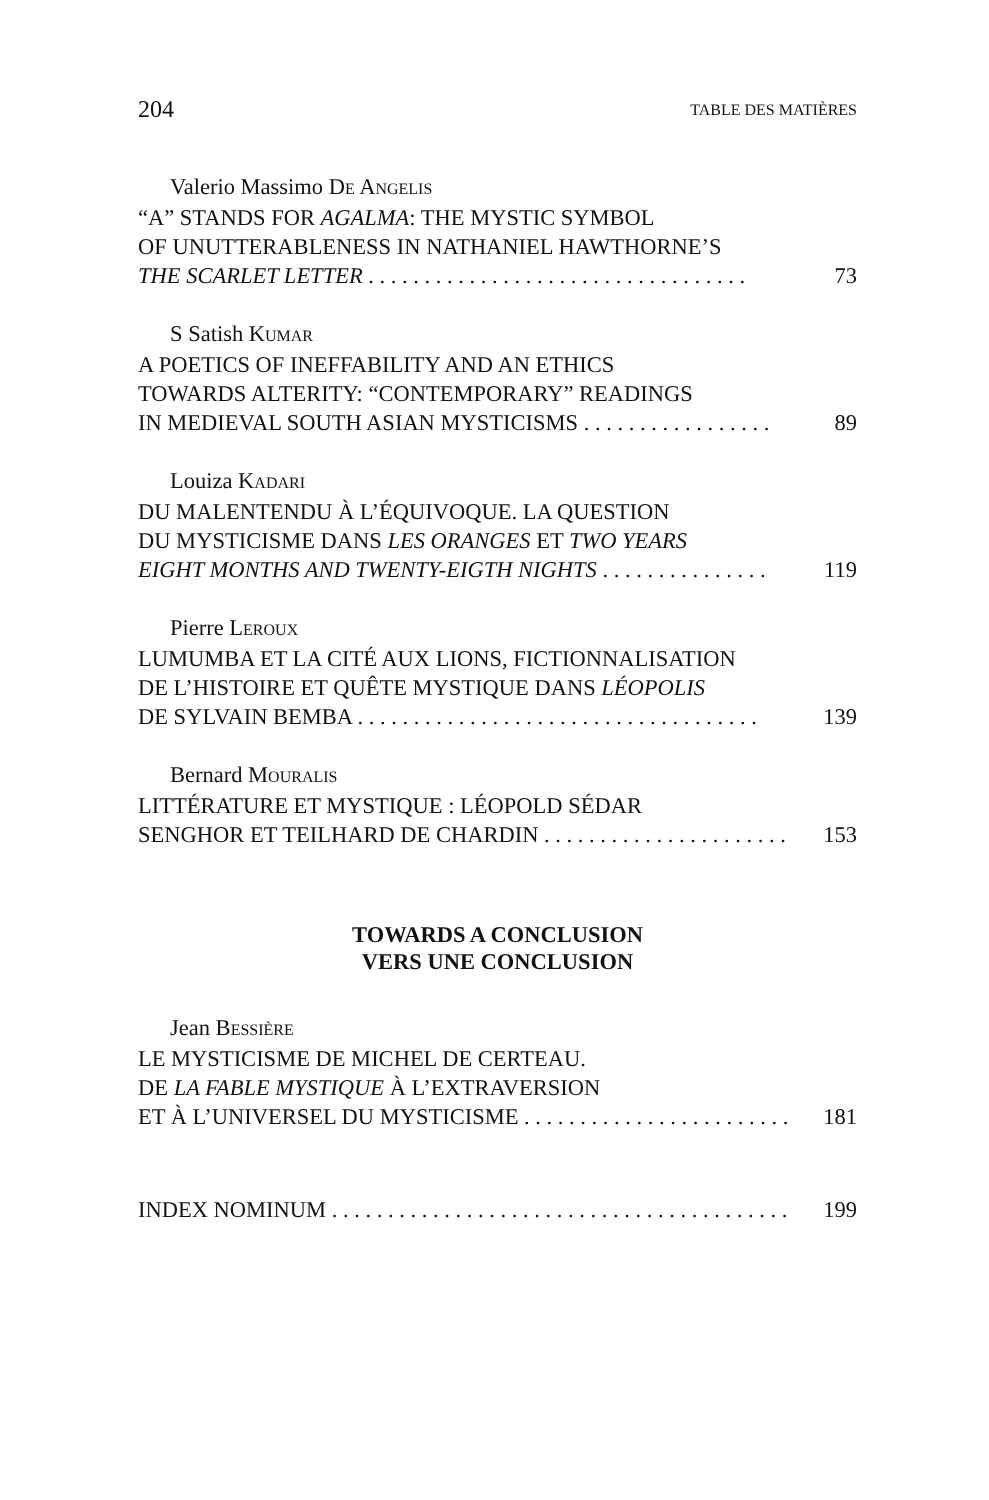204 TABLE DES MATIÈRES
Valerio Massimo DE ANGELIS
“A” STANDS FOR AGALMA: THE MYSTIC SYMBOL
OF UNUTTERABLENESS IN NATHANIEL HAWTHORNE’S
THE SCARLET LETTER . . . . . . . . . . . . . . . . . . . . . . . . . . . . . . . . . . 73
S Satish KUMAR
A POETICS OF INEFFABILITY AND AN ETHICS
TOWARDS ALTERITY: “CONTEMPORARY” READINGS
IN MEDIEVAL SOUTH ASIAN MYSTICISMS . . . . . . . . . . . . . . . . . 89
Louiza KADARI
DU MALENTENDU À L’ÉQUIVOQUE. LA QUESTION
DU MYSTICISME DANS LES ORANGES ET TWO YEARS
EIGHT MONTHS AND TWENTY-EIGTH NIGHTS . . . . . . . . . . . . . . . 119
Pierre LEROUX
LUMUMBA ET LA CITÉ AUX LIONS, FICTIONNALISATION
DE L’HISTOIRE ET QUÊTE MYSTIQUE DANS LÉOPOLIS
DE SYLVAIN BEMBA . . . . . . . . . . . . . . . . . . . . . . . . . . . . . . . . . . . . 139
Bernard MOURALIS
LITTÉRATURE ET MYSTIQUE : LÉOPOLD SÉDAR
SENGHOR ET TEILHARD DE CHARDIN . . . . . . . . . . . . . . . . . . . . . . 153
TOWARDS A CONCLUSION
VERS UNE CONCLUSION
Jean BESSIÈRE
LE MYSTICISME DE MICHEL DE CERTEAU.
DE LA FABLE MYSTIQUE À L’EXTRAVERSION
ET À L’UNIVERSEL DU MYSTICISME . . . . . . . . . . . . . . . . . . . . . . . . 181
INDEX NOMINUM . . . . . . . . . . . . . . . . . . . . . . . . . . . . . . . . . . . . . . . . . . 199